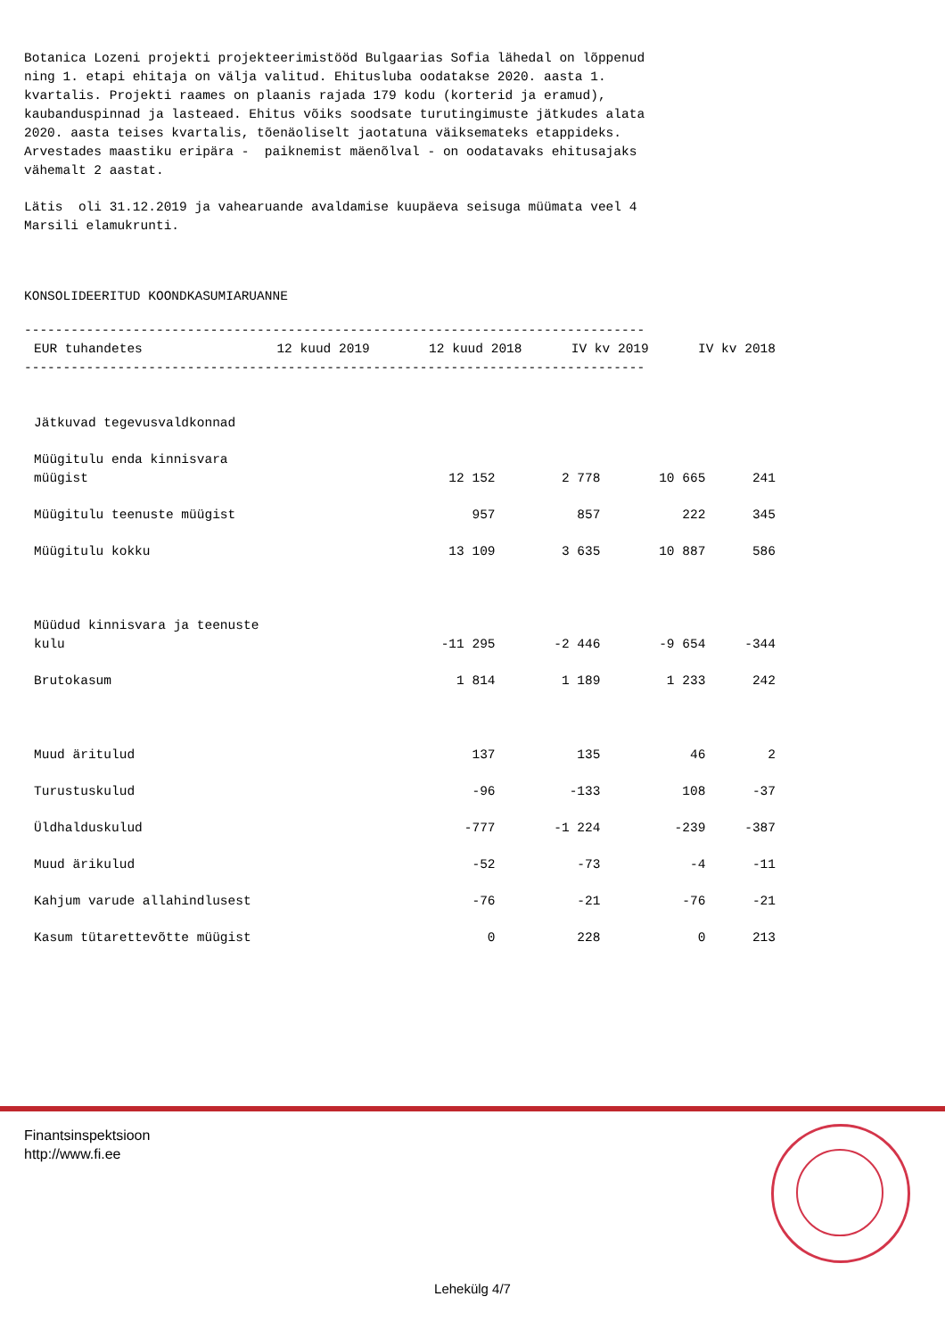Botanica Lozeni projekti projekteerimistööd Bulgaarias Sofia lähedal on lõppenud ning 1. etapi ehitaja on välja valitud. Ehitusluba oodatakse 2020. aasta 1. kvartalis. Projekti raames on plaanis rajada 179 kodu (korterid ja eramud), kaubanduspinnad ja lasteaed. Ehitus võiks soodsate turutingimuste jätkudes alata 2020. aasta teises kvartalis, tõenäoliselt jaotatuna väiksemateks etappideks. Arvestades maastiku eripära - paiknemist mäenõlval - on oodatavaks ehitusajaks vähemalt 2 aastat.
Lätis oli 31.12.2019 ja vahearuande avaldamise kuupäeva seisuga müümata veel 4 Marsili elamukrunti.
KONSOLIDEERITUD KOONDKASUMIARUANNE
--------------------------------------------------------------------------------
| EUR tuhandetes | 12 kuud 2019 | 12 kuud 2018 | IV kv 2019 | IV kv 2018 |
| --- | --- | --- | --- | --- |
--------------------------------------------------------------------------------
| Jätkuvad tegevusvaldkonnad | | | | |
| Müügitulu enda kinnisvara müügist | 12 152 | 2 778 | 10 665 | 241 |
| Müügitulu teenuste müügist | 957 | 857 | 222 | 345 |
| Müügitulu kokku | 13 109 | 3 635 | 10 887 | 586 |
| Müüdud kinnisvara ja teenuste kulu | -11 295 | -2 446 | -9 654 | -344 |
| Brutokasum | 1 814 | 1 189 | 1 233 | 242 |
| Muud äritulud | 137 | 135 | 46 | 2 |
| Turustuskulud | -96 | -133 | 108 | -37 |
| Üldhalduskulud | -777 | -1 224 | -239 | -387 |
| Muud ärikulud | -52 | -73 | -4 | -11 |
| Kahjum varude allahindlusest | -76 | -21 | -76 | -21 |
| Kasum tütarettevõtte müügist | 0 | 228 | 0 | 213 |
Finantsinspektsioon
http://www.fi.ee
Lehekülg 4/7